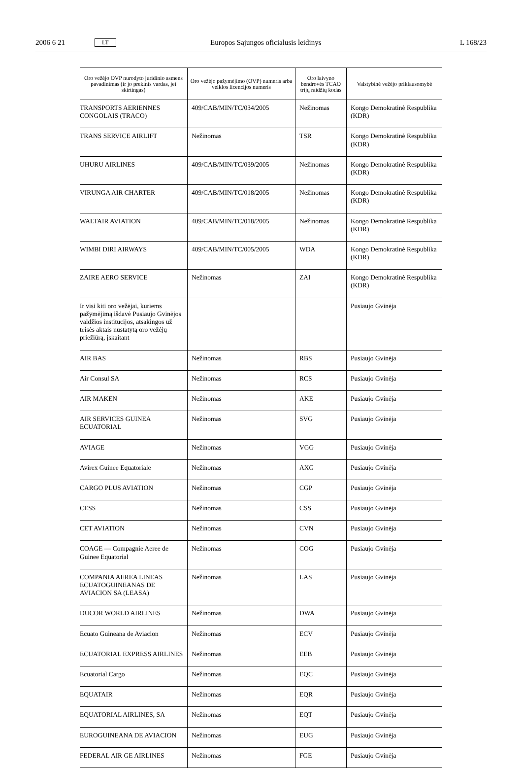2006 6 21 LT Europos Sąjungos oficialusis leidinys L 168/23
| Oro vežėjo OVP nurodyto juridinio asmens pavadinimas (ir jo prekinis vardas, jei skirtingas) | Oro vežėjo pažymėjimo (OVP) numeris arba veiklos licencijos numeris | Oro laivyno bendrovės TCAO trijų raidžių kodas | Valstybinė vežėjo priklausomybė |
| --- | --- | --- | --- |
| TRANSPORTS AERIENNES CONGOLAIS (TRACO) | 409/CAB/MIN/TC/034/2005 | Nežinomas | Kongo Demokratinė Respublika (KDR) |
| TRANS SERVICE AIRLIFT | Nežinomas | TSR | Kongo Demokratinė Respublika (KDR) |
| UHURU AIRLINES | 409/CAB/MIN/TC/039/2005 | Nežinomas | Kongo Demokratinė Respublika (KDR) |
| VIRUNGA AIR CHARTER | 409/CAB/MIN/TC/018/2005 | Nežinomas | Kongo Demokratinė Respublika (KDR) |
| WALTAIR AVIATION | 409/CAB/MIN/TC/018/2005 | Nežinomas | Kongo Demokratinė Respublika (KDR) |
| WIMBI DIRI AIRWAYS | 409/CAB/MIN/TC/005/2005 | WDA | Kongo Demokratinė Respublika (KDR) |
| ZAIRE AERO SERVICE | Nežinomas | ZAI | Kongo Demokratinė Respublika (KDR) |
| Ir visi kiti oro vežėjai, kuriems pažymėjimą išdavė Pusiaujo Gvinėjos valdžios institucijos, atsakingos už teisės aktais nustatytą oro vežėjų priežiūrą, įskaitant | | | Pusiaujo Gvinėja |
| AIR BAS | Nežinomas | RBS | Pusiaujo Gvinėja |
| Air Consul SA | Nežinomas | RCS | Pusiaujo Gvinėja |
| AIR MAKEN | Nežinomas | AKE | Pusiaujo Gvinėja |
| AIR SERVICES GUINEA ECUATORIAL | Nežinomas | SVG | Pusiaujo Gvinėja |
| AVIAGE | Nežinomas | VGG | Pusiaujo Gvinėja |
| Avirex Guinee Equatoriale | Nežinomas | AXG | Pusiaujo Gvinėja |
| CARGO PLUS AVIATION | Nežinomas | CGP | Pusiaujo Gvinėja |
| CESS | Nežinomas | CSS | Pusiaujo Gvinėja |
| CET AVIATION | Nežinomas | CVN | Pusiaujo Gvinėja |
| COAGE — Compagnie Aeree de Guinee Equatorial | Nežinomas | COG | Pusiaujo Gvinėja |
| COMPANIA AEREA LINEAS ECUATOGUINEANAS DE AVIACION SA (LEASA) | Nežinomas | LAS | Pusiaujo Gvinėja |
| DUCOR WORLD AIRLINES | Nežinomas | DWA | Pusiaujo Gvinėja |
| Ecuato Guineana de Aviacion | Nežinomas | ECV | Pusiaujo Gvinėja |
| ECUATORIAL EXPRESS AIRLINES | Nežinomas | EEB | Pusiaujo Gvinėja |
| Ecuatorial Cargo | Nežinomas | EQC | Pusiaujo Gvinėja |
| EQUATAIR | Nežinomas | EQR | Pusiaujo Gvinėja |
| EQUATORIAL AIRLINES, SA | Nežinomas | EQT | Pusiaujo Gvinėja |
| EUROGUINEANA DE AVIACION | Nežinomas | EUG | Pusiaujo Gvinėja |
| FEDERAL AIR GE AIRLINES | Nežinomas | FGE | Pusiaujo Gvinėja |